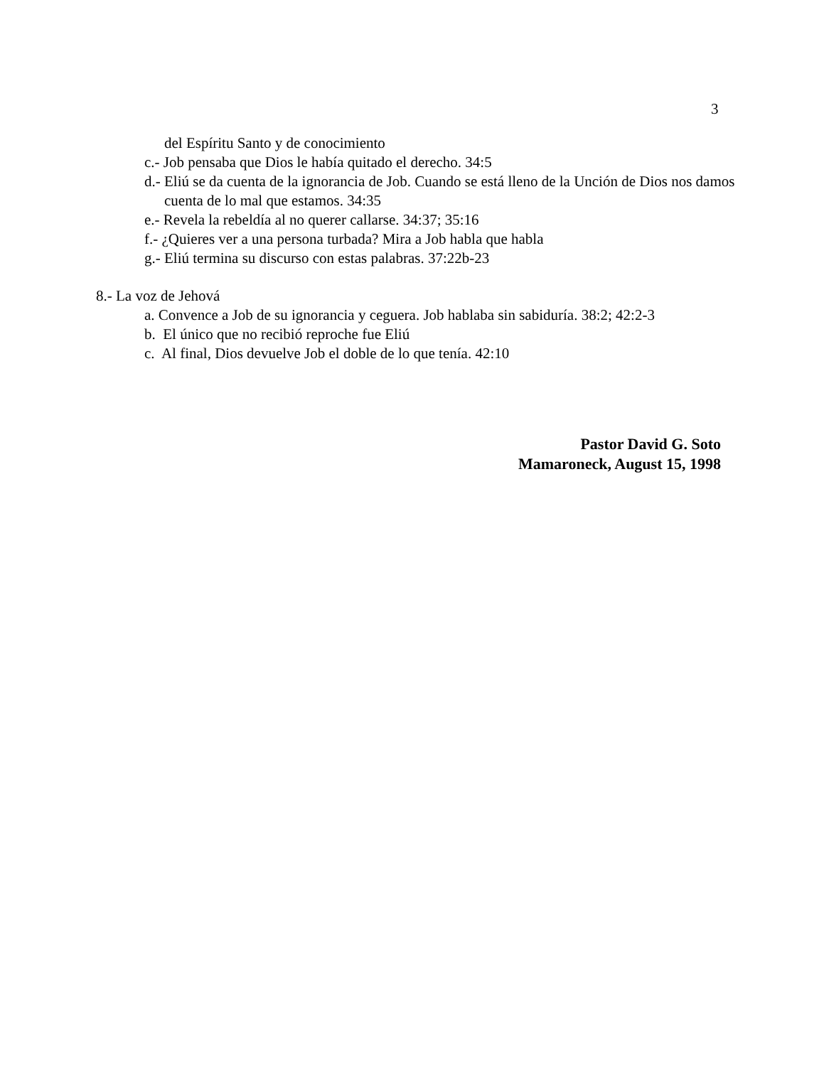3
del Espíritu Santo y de conocimiento
c.- Job pensaba que Dios le había quitado el derecho. 34:5
d.- Eliú se da cuenta de la ignorancia de Job. Cuando se está lleno de la Unción de Dios nos damos cuenta de lo mal que estamos. 34:35
e.- Revela la rebeldía al no querer callarse. 34:37; 35:16
f.- ¿Quieres ver a una persona turbada? Mira a Job habla que habla
g.- Eliú termina su discurso con estas palabras. 37:22b-23
8.- La voz de Jehová
a. Convence a Job de su ignorancia y ceguera. Job hablaba sin sabiduría. 38:2; 42:2-3
b. El único que no recibió reproche fue Eliú
c. Al final, Dios devuelve Job el doble de lo que tenía. 42:10
Pastor David G. Soto
Mamaroneck, August 15, 1998